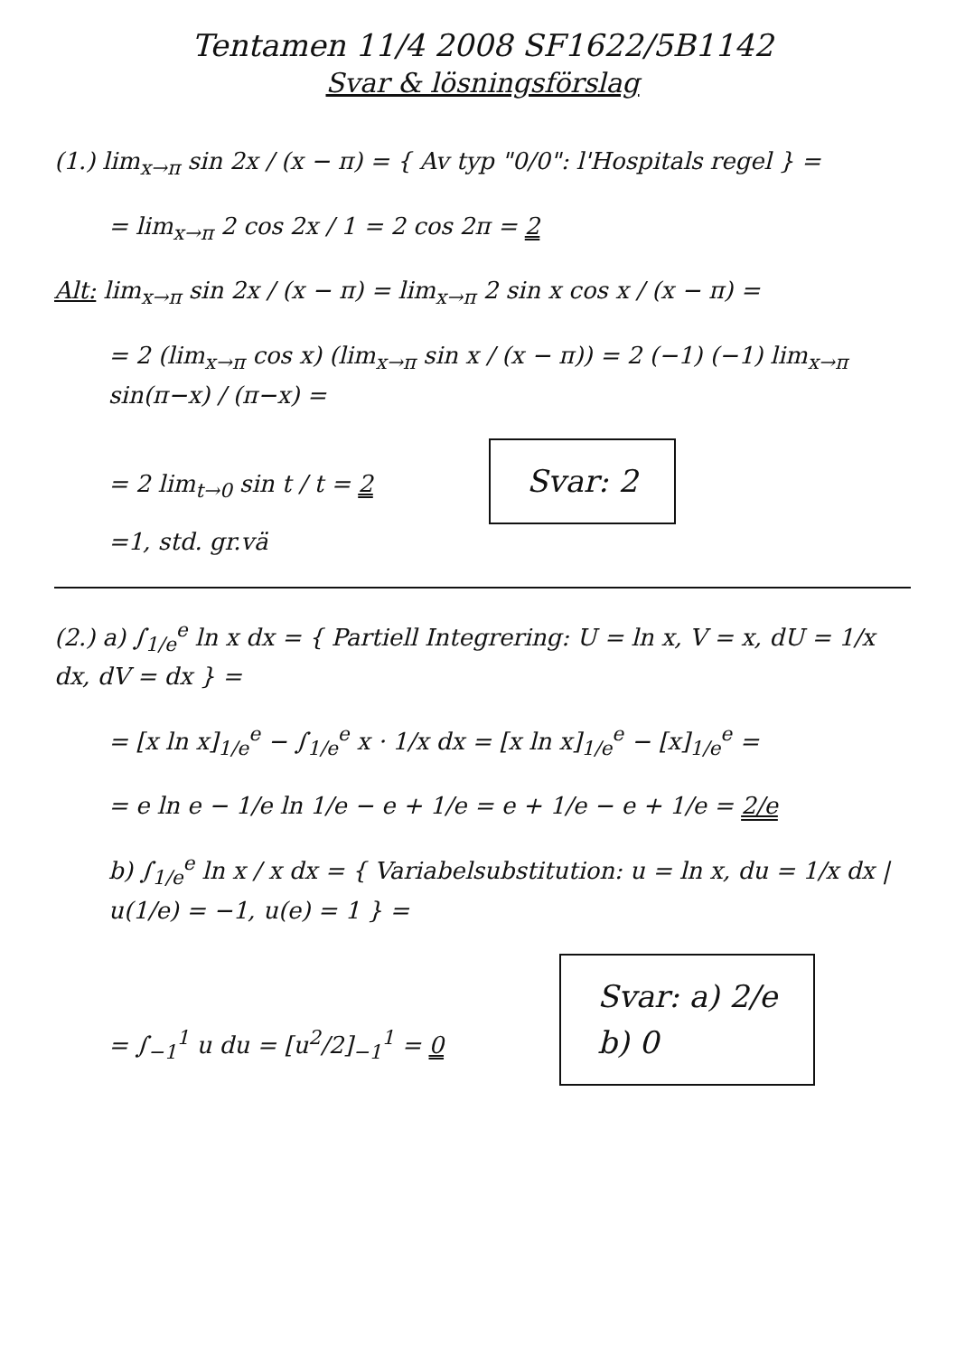Tentamen 11/4 2008 SF1622/5B1142
Svar & lösningsförslag
(1.) lim<sub>x→π</sub> sin 2x / (x − π) = { Av typ "0/0": l'Hospitals regel } =
= lim<sub>x→π</sub> 2 cos 2x / 1 = 2 cos 2π = 2
Alt: lim<sub>x→π</sub> sin 2x / (x − π) = lim<sub>x→π</sub> 2 sin x cos x / (x − π) =
= 2 (lim<sub>x→π</sub> cos x) (lim<sub>x→π</sub> sin x / (x − π)) = 2 (−1) (−1) lim<sub>x→π</sub> sin(π−x) / (π−x) =
= 2 lim<sub>t→0</sub> sin t / t = 2 Svar: 2
=1, std. gr.vä
(2.) a) ∫<sub>1/e</sub><sup>e</sup> ln x dx = { Partiell Integrering: U = ln x, V = x, dU = 1/x dx, dV = dx } =
= [x ln x]<sub>1/e</sub><sup>e</sup> − ∫<sub>1/e</sub><sup>e</sup> x · 1/x dx = [x ln x]<sub>1/e</sub><sup>e</sup> − [x]<sub>1/e</sub><sup>e</sup> =
= e ln e − 1/e ln 1/e − e + 1/e = e + 1/e − e + 1/e = 2/e
b) ∫<sub>1/e</sub><sup>e</sup> ln x / x dx = { Variabelsubstitution: u = ln x, du = 1/x dx | u(1/e) = −1, u(e) = 1 } =
= ∫<sub>−1</sub><sup>1</sup> u du = [u<sup>2</sup>/2]<sub>−1</sub><sup>1</sup> = 0 Svar: a) 2/e
b) 0